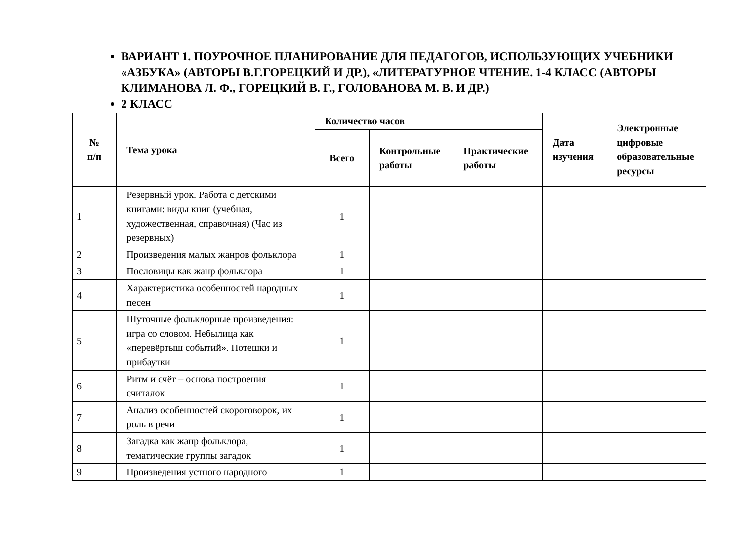ВАРИАНТ 1. ПОУРОЧНОЕ ПЛАНИРОВАНИЕ ДЛЯ ПЕДАГОГОВ, ИСПОЛЬЗУЮЩИХ УЧЕБНИКИ «АЗБУКА» (АВТОРЫ В.Г.ГОРЕЦКИЙ И ДР.), «ЛИТЕРАТУРНОЕ ЧТЕНИЕ. 1-4 КЛАСС (АВТОРЫ КЛИМАНОВА Л. Ф., ГОРЕЦКИЙ В. Г., ГОЛОВАНОВА М. В. И ДР.)
2 КЛАСС
| № п/п | Тема урока | Количество часов | | | Дата изучения | Электронные цифровые образовательные ресурсы |
| --- | --- | --- | --- | --- | --- | --- |
| | | Всего | Контрольные работы | Практические работы | | |
| 1 | Резервный урок. Работа с детскими книгами: виды книг (учебная, художественная, справочная) (Час из резервных) | 1 | | | | |
| 2 | Произведения малых жанров фольклора | 1 | | | | |
| 3 | Пословицы как жанр фольклора | 1 | | | | |
| 4 | Характеристика особенностей народных песен | 1 | | | | |
| 5 | Шуточные фольклорные произведения: игра со словом. Небылица как «перевёртыш событий». Потешки и прибаутки | 1 | | | | |
| 6 | Ритм и счёт – основа построения считалок | 1 | | | | |
| 7 | Анализ особенностей скороговорок, их роль в речи | 1 | | | | |
| 8 | Загадка как жанр фольклора, тематические группы загадок | 1 | | | | |
| 9 | Произведения устного народного | 1 | | | | |